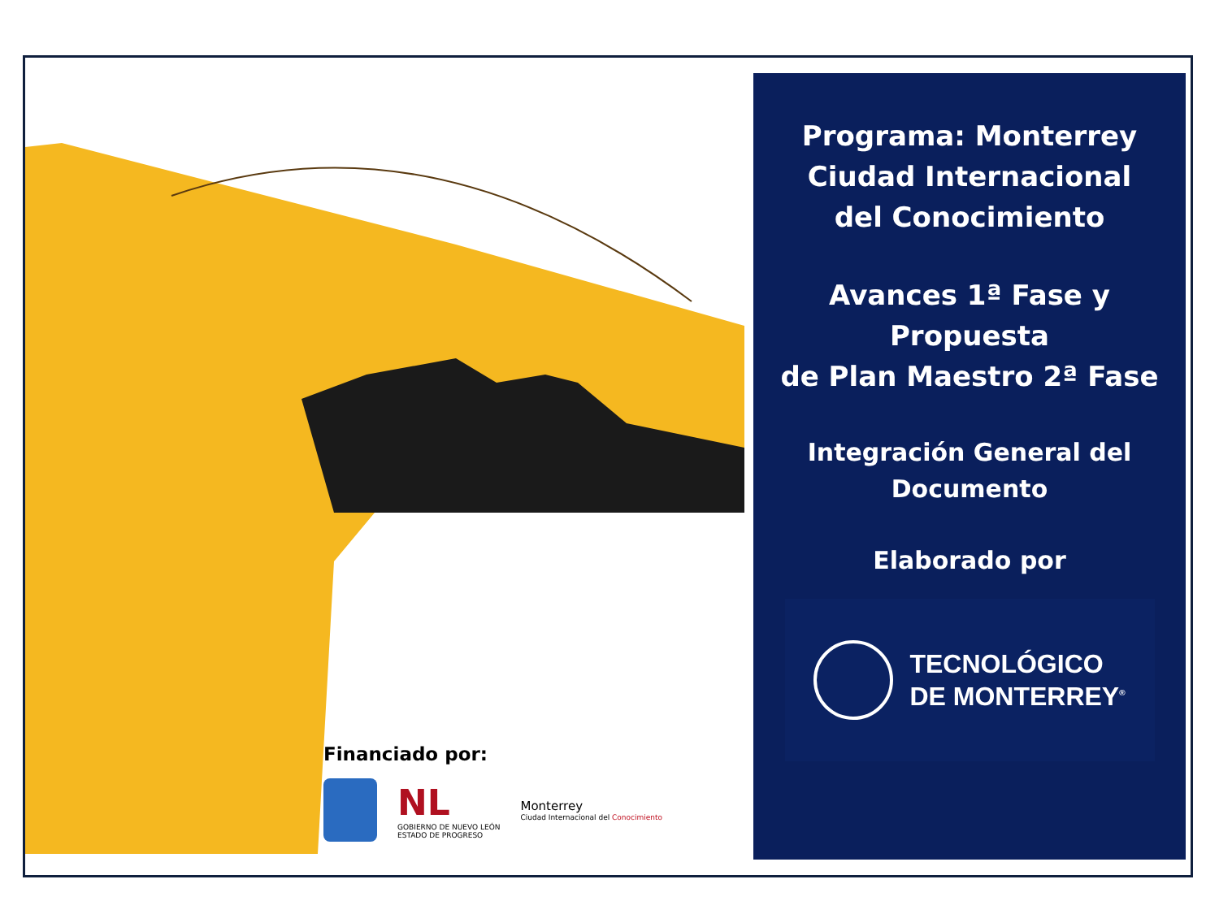Programa: Monterrey
Ciudad Internacional
del Conocimiento
Avances 1ª Fase y Propuesta
de Plan Maestro 2ª Fase
Integración General del
Documento
Elaborado por
TECNOLÓGICO
DE MONTERREY<sup>®</sup>
Financiado por:
NL
GOBIERNO DE NUEVO LEÓN
ESTADO DE PROGRESO
Monterrey
Ciudad Internacional del Conocimiento